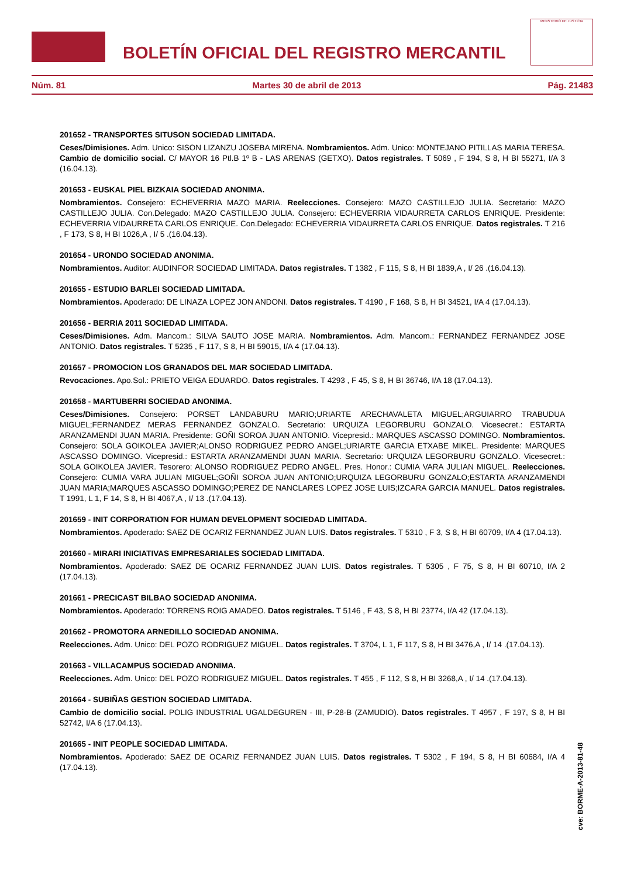BOLETÍN OFICIAL DEL REGISTRO MERCANTIL
MINISTERIO DE JUSTICIA
Núm. 81 Martes 30 de abril de 2013 Pág. 21483
201652 - TRANSPORTES SITUSON SOCIEDAD LIMITADA.
Ceses/Dimisiones. Adm. Unico: SISON LIZANZU JOSEBA MIRENA. Nombramientos. Adm. Unico: MONTEJANO PITILLAS MARIA TERESA. Cambio de domicilio social. C/ MAYOR 16 Ptl.B 1º B - LAS ARENAS (GETXO). Datos registrales. T 5069 , F 194, S 8, H BI 55271, I/A 3 (16.04.13).
201653 - EUSKAL PIEL BIZKAIA SOCIEDAD ANONIMA.
Nombramientos. Consejero: ECHEVERRIA MAZO MARIA. Reelecciones. Consejero: MAZO CASTILLEJO JULIA. Secretario: MAZO CASTILLEJO JULIA. Con.Delegado: MAZO CASTILLEJO JULIA. Consejero: ECHEVERRIA VIDAURRETA CARLOS ENRIQUE. Presidente: ECHEVERRIA VIDAURRETA CARLOS ENRIQUE. Con.Delegado: ECHEVERRIA VIDAURRETA CARLOS ENRIQUE. Datos registrales. T 216 , F 173, S 8, H BI 1026,A , I/ 5 .(16.04.13).
201654 - URONDO SOCIEDAD ANONIMA.
Nombramientos. Auditor: AUDINFOR SOCIEDAD LIMITADA. Datos registrales. T 1382 , F 115, S 8, H BI 1839,A , I/ 26 .(16.04.13).
201655 - ESTUDIO BARLEI SOCIEDAD LIMITADA.
Nombramientos. Apoderado: DE LINAZA LOPEZ JON ANDONI. Datos registrales. T 4190 , F 168, S 8, H BI 34521, I/A 4 (17.04.13).
201656 - BERRIA 2011 SOCIEDAD LIMITADA.
Ceses/Dimisiones. Adm. Mancom.: SILVA SAUTO JOSE MARIA. Nombramientos. Adm. Mancom.: FERNANDEZ FERNANDEZ JOSE ANTONIO. Datos registrales. T 5235 , F 117, S 8, H BI 59015, I/A 4 (17.04.13).
201657 - PROMOCION LOS GRANADOS DEL MAR SOCIEDAD LIMITADA.
Revocaciones. Apo.Sol.: PRIETO VEIGA EDUARDO. Datos registrales. T 4293 , F 45, S 8, H BI 36746, I/A 18 (17.04.13).
201658 - MARTUBERRI SOCIEDAD ANONIMA.
Ceses/Dimisiones. Consejero: PORSET LANDABURU MARIO;URIARTE ARECHAVALETA MIGUEL;ARGUIARRO TRABUDUA MIGUEL;FERNANDEZ MERAS FERNANDEZ GONZALO. Secretario: URQUIZA LEGORBURU GONZALO. Vicesecret.: ESTARTA ARANZAMENDI JUAN MARIA. Presidente: GOÑI SOROA JUAN ANTONIO. Vicepresid.: MARQUES ASCASSO DOMINGO. Nombramientos. Consejero: SOLA GOIKOLEA JAVIER;ALONSO RODRIGUEZ PEDRO ANGEL;URIARTE GARCIA ETXABE MIKEL. Presidente: MARQUES ASCASSO DOMINGO. Vicepresid.: ESTARTA ARANZAMENDI JUAN MARIA. Secretario: URQUIZA LEGORBURU GONZALO. Vicesecret.: SOLA GOIKOLEA JAVIER. Tesorero: ALONSO RODRIGUEZ PEDRO ANGEL. Pres. Honor.: CUMIA VARA JULIAN MIGUEL. Reelecciones. Consejero: CUMIA VARA JULIAN MIGUEL;GOÑI SOROA JUAN ANTONIO;URQUIZA LEGORBURU GONZALO;ESTARTA ARANZAMENDI JUAN MARIA;MARQUES ASCASSO DOMINGO;PEREZ DE NANCLARES LOPEZ JOSE LUIS;IZCARA GARCIA MANUEL. Datos registrales. T 1991, L 1, F 14, S 8, H BI 4067,A , I/ 13 .(17.04.13).
201659 - INIT CORPORATION FOR HUMAN DEVELOPMENT SOCIEDAD LIMITADA.
Nombramientos. Apoderado: SAEZ DE OCARIZ FERNANDEZ JUAN LUIS. Datos registrales. T 5310 , F 3, S 8, H BI 60709, I/A 4 (17.04.13).
201660 - MIRARI INICIATIVAS EMPRESARIALES SOCIEDAD LIMITADA.
Nombramientos. Apoderado: SAEZ DE OCARIZ FERNANDEZ JUAN LUIS. Datos registrales. T 5305 , F 75, S 8, H BI 60710, I/A 2 (17.04.13).
201661 - PRECICAST BILBAO SOCIEDAD ANONIMA.
Nombramientos. Apoderado: TORRENS ROIG AMADEO. Datos registrales. T 5146 , F 43, S 8, H BI 23774, I/A 42 (17.04.13).
201662 - PROMOTORA ARNEDILLO SOCIEDAD ANONIMA.
Reelecciones. Adm. Unico: DEL POZO RODRIGUEZ MIGUEL. Datos registrales. T 3704, L 1, F 117, S 8, H BI 3476,A , I/ 14 .(17.04.13).
201663 - VILLACAMPUS SOCIEDAD ANONIMA.
Reelecciones. Adm. Unico: DEL POZO RODRIGUEZ MIGUEL. Datos registrales. T 455 , F 112, S 8, H BI 3268,A , I/ 14 .(17.04.13).
201664 - SUBIÑAS GESTION SOCIEDAD LIMITADA.
Cambio de domicilio social. POLIG INDUSTRIAL UGALDEGUREN - III, P-28-B (ZAMUDIO). Datos registrales. T 4957 , F 197, S 8, H BI 52742, I/A 6 (17.04.13).
201665 - INIT PEOPLE SOCIEDAD LIMITADA.
Nombramientos. Apoderado: SAEZ DE OCARIZ FERNANDEZ JUAN LUIS. Datos registrales. T 5302 , F 194, S 8, H BI 60684, I/A 4 (17.04.13).
cve: BORME-A-2013-81-48